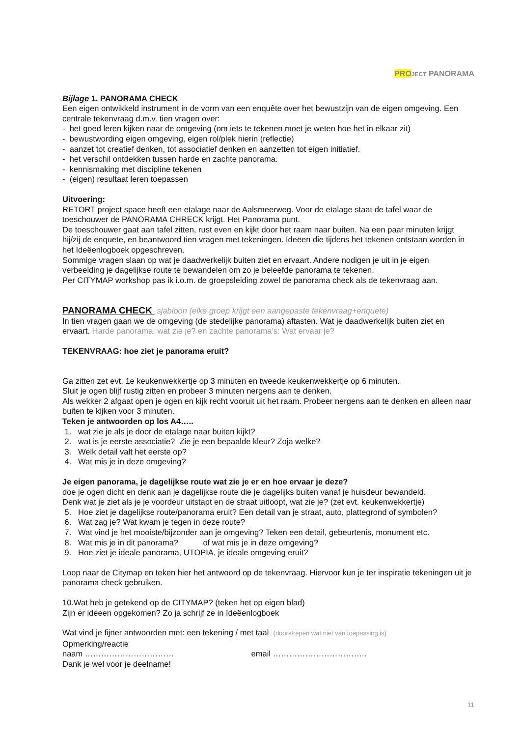PRO JECT PANORAMA
Bijlage 1. PANORAMA CHECK
Een eigen ontwikkeld instrument in de vorm van een enquête over het bewustzijn van de eigen omgeving. Een centrale tekenvraag d.m.v. tien vragen over:
- het goed leren kijken naar de omgeving (om iets te tekenen moet je weten hoe het in elkaar zit)
- bewustwording eigen omgeving, eigen rol/plek hierin (reflectie)
- aanzet tot creatief denken, tot associatief denken en aanzetten tot eigen initiatief.
- het verschil ontdekken tussen harde en zachte panorama.
- kennismaking met discipline tekenen
- (eigen) resultaat leren toepassen
Uitvoering:
RETORT project space heeft een etalage naar de Aalsmeerweg. Voor de etalage staat de tafel waar de toeschouwer de PANORAMA CHRECK krijgt. Het Panorama punt.
De toeschouwer gaat aan tafel zitten, rust even en kijkt door het raam naar buiten. Na een paar minuten krijgt hij/zij de enquete, en beantwoord tien vragen met tekeningen. Ideëen die tijdens het tekenen ontstaan worden in het Ideëenlogboek opgeschreven.
Sommige vragen slaan op wat je daadwerkelijk buiten ziet en ervaart. Andere nodigen je uit in je eigen verbeelding je dagelijkse route te bewandelen om zo je beleefde panorama te tekenen.
Per CITYMAP workshop pas ik i.o.m. de groepsleiding zowel de panorama check als de tekenvraag aan.
PANORAMA CHECK sjabloon (elke groep krijgt een aangepaste tekenvraag+enquete)
In tien vragen gaan we de omgeving (de stedelijke panorama) aftasten. Wat je daadwerkelijk buiten ziet en ervaart. Harde panorama: wat zie je? en zachte panorama’s: Wat ervaar je?
TEKENVRAAG: hoe ziet je panorama eruit?
Ga zitten zet evt. 1e keukenwekkertje op 3 minuten en tweede keukenwekkertje op 6 minuten.
Sluit je ogen blijf rustig zitten en probeer 3 minuten nergens aan te denken.
Als wekker 2 afgaat open je ogen en kijk recht vooruit uit het raam. Probeer nergens aan te denken en alleen naar buiten te kijken voor 3 minuten.
Teken je antwoorden op los A4…..
1. wat zie je als je door de etalage naar buiten kijkt?
2. wat is je eerste associatie? Zie je een bepaalde kleur? Zoja welke?
3. Welk detail valt het eerste op?
4. Wat mis je in deze omgeving?
Je eigen panorama, je dagelijkse route wat zie je er en hoe ervaar je deze?
doe je ogen dicht en denk aan je dagelijkse route die je dagelijks buiten vanaf je huisdeur bewandeld.
Denk wat je ziet als je je voordeur uitstapt en de straat uitloopt, wat zie je? (zet evt. keukenwekkertje)
5. Hoe ziet je dagelijkse route/panorama eruit? Een detail van je straat, auto, plattegrond of symbolen?
6. Wat zag je? Wat kwam je tegen in deze route?
7. Wat vind je het mooiste/bijzonder aan je omgeving? Teken een detail, gebeurtenis, monument etc.
8. Wat mis je in dit panorama? of wat mis je in deze omgeving?
9. Hoe ziet je ideale panorama, UTOPIA, je ideale omgeving eruit?
Loop naar de Citymap en teken hier het antwoord op de tekenvraag. Hiervoor kun je ter inspiratie tekeningen uit je panorama check gebruiken.
10.Wat heb je getekend op de CITYMAP? (teken het op eigen blad)
Zijn er ideeen opgekomen? Zo ja schrijf ze in Ideëenlogboek
Wat vind je fijner antwoorden met: een tekening / met taal (doorstrepen wat niet van toepassing is)
Opmerking/reactie
naam …………………………… email ……………………………..
Dank je wel voor je deelname!
11